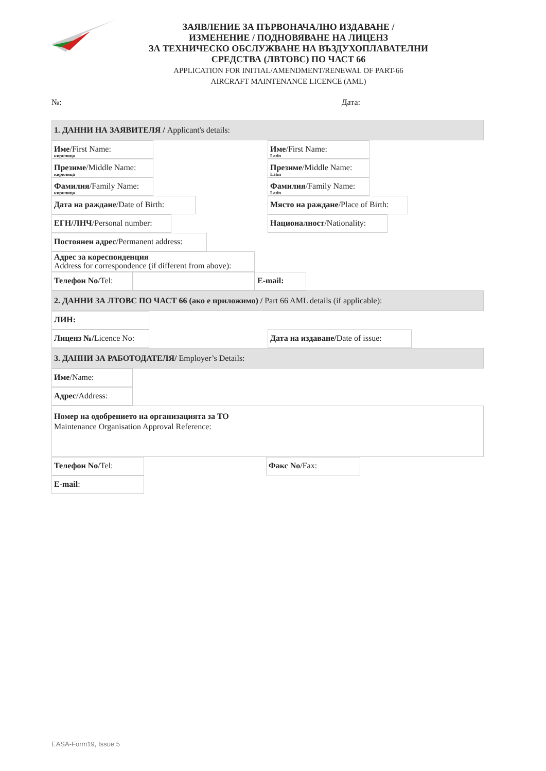ЗАЯВЛЕНИЕ ЗА ПЪРВОНАЧАЛНО ИЗДАВАНЕ /
ИЗМЕНЕНИЕ / ПОДНОВЯВАНЕ НА ЛИЦЕНЗ
ЗА ТЕХНИЧЕСКО ОБСЛУЖВАНЕ НА ВЪЗДУХОПЛАВАТЕЛНИ
СРЕДСТВА (ЛВТОВС) ПО ЧАСТ 66
APPLICATION FOR INITIAL/AMENDMENT/RENEWAL OF PART-66
AIRCRAFT MAINTENANCE LICENCE (AML)
№: Дата:
1. ДАННИ НА ЗАЯВИТЕЛЯ / Applicant's details:
Име/First Name:
кирилица
Име/First Name:
Latin
Презиме/Middle Name:
кирилица
Презиме/Middle Name:
Latin
Фамилия/Family Name:
кирилица
Фамилия/Family Name:
Latin
Дата на раждане/Date of Birth:
Място на раждане/Place of Birth:
ЕГН/ЛНЧ/Personal number: Националност/Nationality:
Постоянен адрес/Permanent address:
Адрес за кореспонденция
Address for correspondence (if different from above):
Телефон No/Tel: E-mail:
2. ДАННИ ЗА ЛТОВС ПО ЧАСТ 66 (ако е приложимо) / Part 66 AML details (if applicable):
ЛИН:
Лиценз №/Licence No:
Дата на издаване/Date of issue:
3. ДАННИ ЗА РАБОТОДАТЕЛЯ/ Employer’s Details:
Име/Name:
Адрес/Address:
Номер на одобрението на организацията за ТО
Maintenance Organisation Approval Reference:
Телефон No/Tel: Факс No/Fax:
E-mail:
EASA-Form19, Issue 5